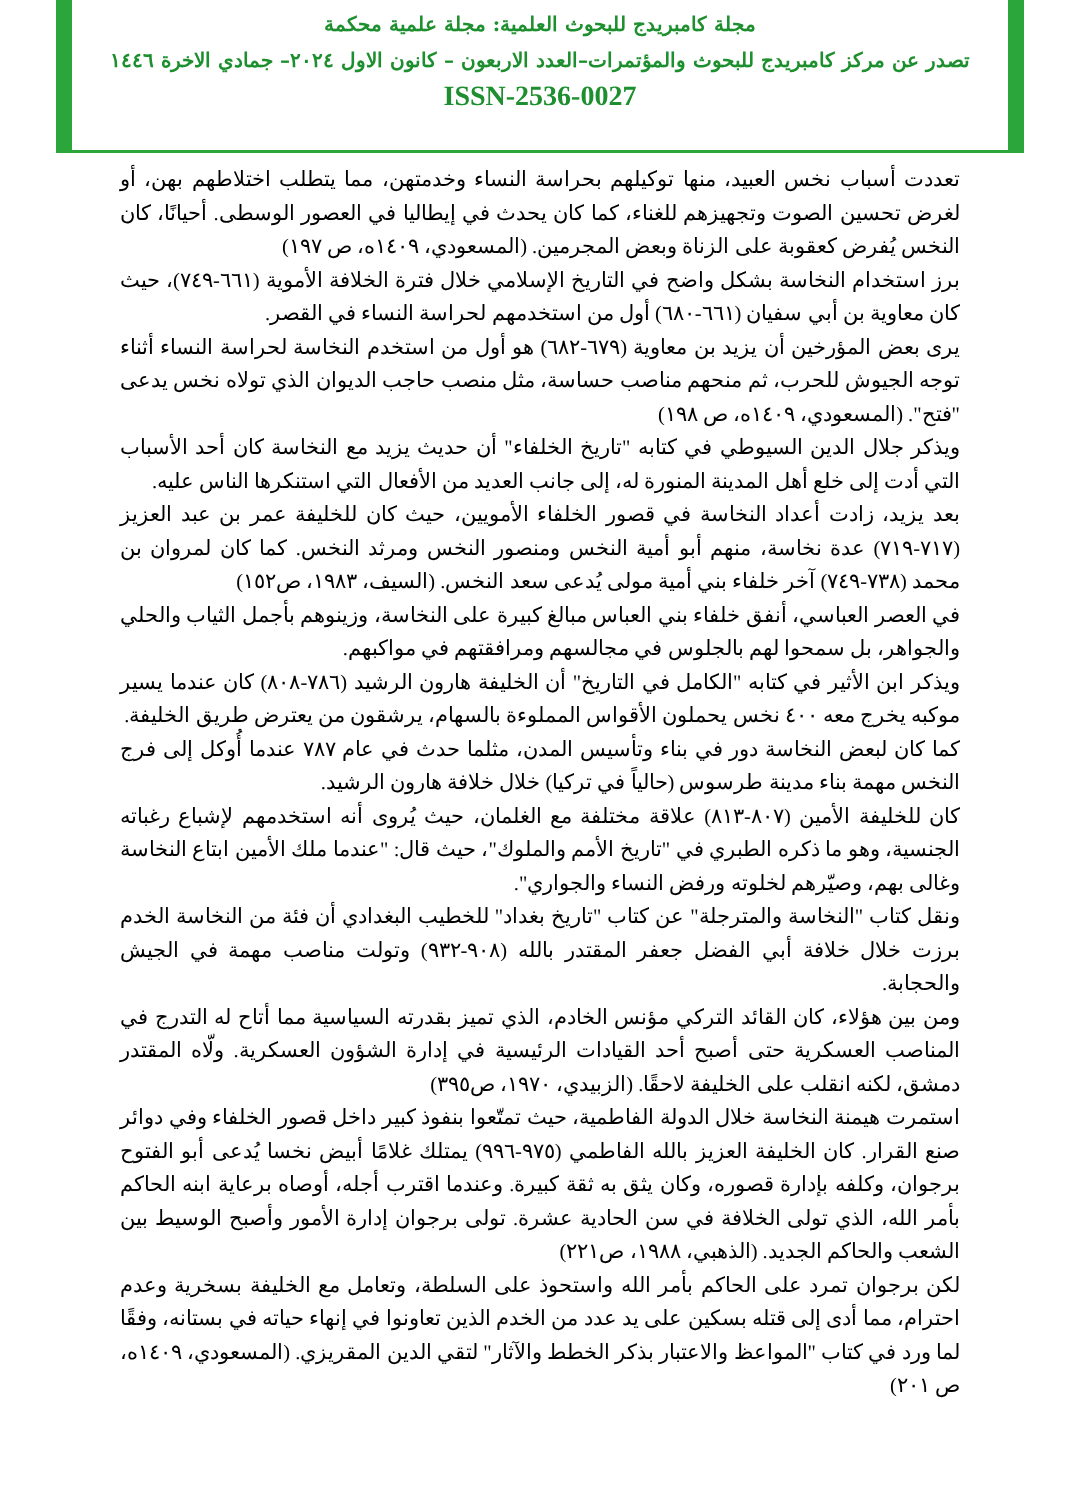مجلة كامبريدج للبحوث العلمية: مجلة علمية محكمة
تصدر عن مركز كامبريدج للبحوث والمؤتمرات–العدد الاربعون – كانون الاول ٢٠٢٤– جمادي الاخرة ١٤٤٦
ISSN-2536-0027
تعددت أسباب نخس العبيد، منها توكيلهم بحراسة النساء وخدمتهن، مما يتطلب اختلاطهم بهن، أو لغرض تحسين الصوت وتجهيزهم للغناء، كما كان يحدث في إيطاليا في العصور الوسطى. أحيانًا، كان النخس يُفرض كعقوبة على الزناة وبعض المجرمين. (المسعودي، ١٤٠٩ه، ص ١٩٧)
برز استخدام النخاسة بشكل واضح في التاريخ الإسلامي خلال فترة الخلافة الأموية (٦٦١-٧٤٩)، حيث كان معاوية بن أبي سفيان (٦٦١-٦٨٠) أول من استخدمهم لحراسة النساء في القصر.
يرى بعض المؤرخين أن يزيد بن معاوية (٦٧٩-٦٨٢) هو أول من استخدم النخاسة لحراسة النساء أثناء توجه الجيوش للحرب، ثم منحهم مناصب حساسة، مثل منصب حاجب الديوان الذي تولاه نخس يدعى "فتح". (المسعودي، ١٤٠٩ه، ص ١٩٨)
ويذكر جلال الدين السيوطي في كتابه "تاريخ الخلفاء" أن حديث يزيد مع النخاسة كان أحد الأسباب التي أدت إلى خلع أهل المدينة المنورة له، إلى جانب العديد من الأفعال التي استنكرها الناس عليه.
بعد يزيد، زادت أعداد النخاسة في قصور الخلفاء الأمويين، حيث كان للخليفة عمر بن عبد العزيز (٧١٧-٧١٩) عدة نخاسة، منهم أبو أمية النخس ومنصور النخس ومرثد النخس. كما كان لمروان بن محمد (٧٣٨-٧٤٩) آخر خلفاء بني أمية مولى يُدعى سعد النخس. (السيف، ١٩٨٣، ص١٥٢)
في العصر العباسي، أنفق خلفاء بني العباس مبالغ كبيرة على النخاسة، وزينوهم بأجمل الثياب والحلي والجواهر، بل سمحوا لهم بالجلوس في مجالسهم ومرافقتهم في مواكبهم.
ويذكر ابن الأثير في كتابه "الكامل في التاريخ" أن الخليفة هارون الرشيد (٧٨٦-٨٠٨) كان عندما يسير موكبه يخرج معه ٤٠٠ نخس يحملون الأقواس المملوءة بالسهام، يرشقون من يعترض طريق الخليفة.
كما كان لبعض النخاسة دور في بناء وتأسيس المدن، مثلما حدث في عام ٧٨٧ عندما أُوكل إلى فرج النخس مهمة بناء مدينة طرسوس (حالياً في تركيا) خلال خلافة هارون الرشيد.
كان للخليفة الأمين (٨٠٧-٨١٣) علاقة مختلفة مع الغلمان، حيث يُروى أنه استخدمهم لإشباع رغباته الجنسية، وهو ما ذكره الطبري في "تاريخ الأمم والملوك"، حيث قال: "عندما ملك الأمين ابتاع النخاسة وغالى بهم، وصيّرهم لخلوته ورفض النساء والجواري".
ونقل كتاب "النخاسة والمترجلة" عن كتاب "تاريخ بغداد" للخطيب البغدادي أن فئة من النخاسة الخدم برزت خلال خلافة أبي الفضل جعفر المقتدر بالله (٩٠٨-٩٣٢) وتولت مناصب مهمة في الجيش والحجابة.
ومن بين هؤلاء، كان القائد التركي مؤنس الخادم، الذي تميز بقدرته السياسية مما أتاح له التدرج في المناصب العسكرية حتى أصبح أحد القيادات الرئيسية في إدارة الشؤون العسكرية. ولّاه المقتدر دمشق، لكنه انقلب على الخليفة لاحقًا. (الزبيدي، ١٩٧٠، ص٣٩٥)
استمرت هيمنة النخاسة خلال الدولة الفاطمية، حيث تمتّعوا بنفوذ كبير داخل قصور الخلفاء وفي دوائر صنع القرار. كان الخليفة العزيز بالله الفاطمي (٩٧٥-٩٩٦) يمتلك غلامًا أبيض نخسا يُدعى أبو الفتوح برجوان، وكلفه بإدارة قصوره، وكان يثق به ثقة كبيرة. وعندما اقترب أجله، أوصاه برعاية ابنه الحاكم بأمر الله، الذي تولى الخلافة في سن الحادية عشرة. تولى برجوان إدارة الأمور وأصبح الوسيط بين الشعب والحاكم الجديد. (الذهبي، ١٩٨٨، ص٢٢١)
لكن برجوان تمرد على الحاكم بأمر الله واستحوذ على السلطة، وتعامل مع الخليفة بسخرية وعدم احترام، مما أدى إلى قتله بسكين على يد عدد من الخدم الذين تعاونوا في إنهاء حياته في بستانه، وفقًا لما ورد في كتاب "المواعظ والاعتبار بذكر الخطط والآثار" لتقي الدين المقريزي. (المسعودي، ١٤٠٩ه، ص ٢٠١)